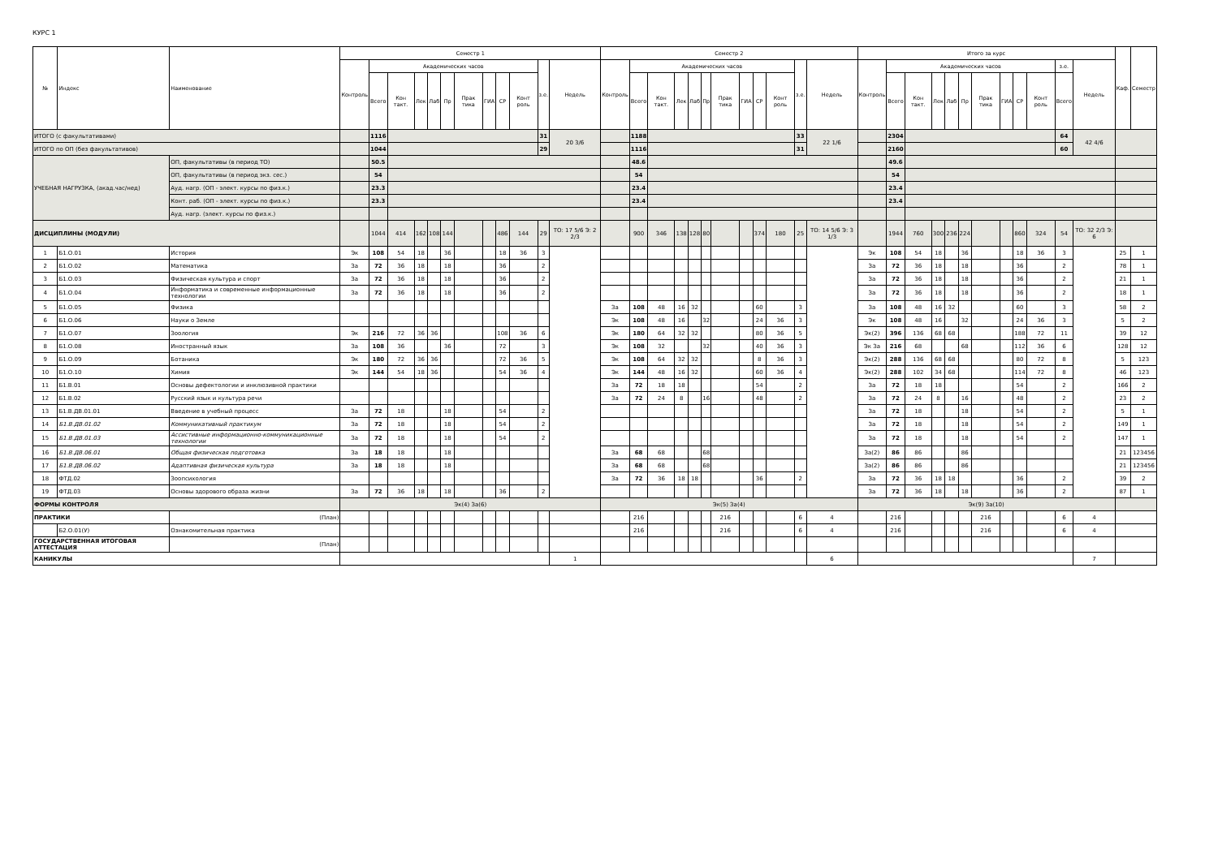КУРС 1
| № | Индекс | Наименование | Семестр 1 | | | | | | | | | | | | Семестр 2 | | | | | | | | | | | | Итого за курс | | | | | | | | | | | | Каф. | Семестр |
| --- | --- | --- | --- | --- | --- | --- | --- | --- | --- | --- | --- | --- | --- | --- | --- | --- | --- | --- | --- | --- | --- | --- | --- | --- | --- | --- | --- | --- | --- | --- | --- | --- | --- | --- | --- | --- | --- | --- | --- | --- |
| | | | Контроль | Академических часов | | | | | | | | | з.е. | Недель | Контроль | Академических часов | | | | | | | | | з.е. | Недель | Контроль | Академических часов | | | | | | | | | з.е. | Недель | | |
| | | | | Всего | Кон такт. | Лек | Лаб | Пр | Прак тика | ГИА | СР | Конт роль | | | | Всего | Кон такт. | Лек | Лаб | Пр | Прак тика | ГИА | СР | Конт роль | | | | Всего | Кон такт. | Лек | Лаб | Пр | Прак тика | ГИА | СР | Конт роль | Всего | | | |
| ИТОГО (с факультативами) | | | | 1116 | | | | | | | | | 31 | 20 3/6 | | 1188 | | | | | | | | | 33 | 22 1/6 | | 2304 | | | | | | | | | 64 | 42 4/6 | | |
| ИТОГО по ОП (без факультативов) | | | | 1044 | | | | | | | | | 29 | | | 1116 | | | | | | | | | 31 | | | 2160 | | | | | | | | | 60 | | | |
| УЧЕБНАЯ НАГРУЗКА, (акад.час/нед) | | ОП, факультативы (в период ТО) | | 50.5 | | | | | | | | | | | | 48.6 | | | | | | | | | | | | 49.6 | | | | | | | | | | | | |
| | | ОП, факультативы (в период экз. сес.) | | 54 | | | | | | | | | | | | 54 | | | | | | | | | | | | 54 | | | | | | | | | | | | |
| | | Ауд. нагр. (ОП - элект. курсы по физ.к.) | | 23.3 | | | | | | | | | | | | 23.4 | | | | | | | | | | | | 23.4 | | | | | | | | | | | | |
| | | Конт. раб. (ОП - элект. курсы по физ.к.) | | 23.3 | | | | | | | | | | | | 23.4 | | | | | | | | | | | | 23.4 | | | | | | | | | | | | |
| | | Ауд. нагр. (элект. курсы по физ.к.) | | | | | | | | | | | | | | | | | | | | | | | | | | | | | | | | | | | | | | |
| ДИСЦИПЛИНЫ (МОДУЛИ) | | | | 1044 | 414 | 162 | 108 | 144 | | | 486 | 144 | 29 | ТО: 17 5/6 Э: 2 2/3 | | 900 | 346 | 138 | 128 | 80 | | | 374 | 180 | 25 | ТО: 14 5/6 Э: 3 1/3 | | 1944 | 760 | 300 | 236 | 224 | | | 860 | 324 | 54 | ТО: 32 2/3 Э: 6 | | |
| 1 | Б1.О.01 | История | Эк | 108 | 54 | 18 | | 36 | | | 18 | 36 | 3 | | | | | | | | | | | | | | Эк | 108 | 54 | 18 | | 36 | | | 18 | 36 | 3 | | 25 | 1 |
| 2 | Б1.О.02 | Математика | За | 72 | 36 | 18 | | 18 | | | 36 | | 2 | | | | | | | | | | | | | | За | 72 | 36 | 18 | | 18 | | | 36 | | 2 | | 78 | 1 |
| 3 | Б1.О.03 | Физическая культура и спорт | За | 72 | 36 | 18 | | 18 | | | 36 | | 2 | | | | | | | | | | | | | | За | 72 | 36 | 18 | | 18 | | | 36 | | 2 | | 21 | 1 |
| 4 | Б1.О.04 | Информатика и современные информационные технологии | За | 72 | 36 | 18 | | 18 | | | 36 | | 2 | | | | | | | | | | | | | | За | 72 | 36 | 18 | | 18 | | | 36 | | 2 | | 18 | 1 |
| 5 | Б1.О.05 | Физика | | | | | | | | | | | | | За | 108 | 48 | 16 | 32 | | | | 60 | | 3 | | За | 108 | 48 | 16 | 32 | | | | 60 | | 3 | | 58 | 2 |
| 6 | Б1.О.06 | Науки о Земле | | | | | | | | | | | | | Эк | 108 | 48 | 16 | | 32 | | | 24 | 36 | 3 | | Эк | 108 | 48 | 16 | | 32 | | | 24 | 36 | 3 | | 5 | 2 |
| 7 | Б1.О.07 | Зоология | Эк | 216 | 72 | 36 | 36 | | | | 108 | 36 | 6 | | Эк | 180 | 64 | 32 | 32 | | | | 80 | 36 | 5 | | Эк(2) | 396 | 136 | 68 | 68 | | | | 188 | 72 | 11 | | 39 | 12 |
| 8 | Б1.О.08 | Иностранный язык | За | 108 | 36 | | | 36 | | | 72 | | 3 | | Эк | 108 | 32 | | | 32 | | | 40 | 36 | 3 | | Эк За | 216 | 68 | | | 68 | | | 112 | 36 | 6 | | 128 | 12 |
| 9 | Б1.О.09 | Ботаника | Эк | 180 | 72 | 36 | 36 | | | | 72 | 36 | 5 | | Эк | 108 | 64 | 32 | 32 | | | | 8 | 36 | 3 | | Эк(2) | 288 | 136 | 68 | 68 | | | | 80 | 72 | 8 | | 5 | 123 |
| 10 | Б1.О.10 | Химия | Эк | 144 | 54 | 18 | 36 | | | | 54 | 36 | 4 | | Эк | 144 | 48 | 16 | 32 | | | | 60 | 36 | 4 | | Эк(2) | 288 | 102 | 34 | 68 | | | | 114 | 72 | 8 | | 46 | 123 |
| 11 | Б1.В.01 | Основы дефектологии и инклюзивной практики | | | | | | | | | | | | | За | 72 | 18 | 18 | | | | | 54 | | 2 | | За | 72 | 18 | 18 | | | | | 54 | | 2 | | 166 | 2 |
| 12 | Б1.В.02 | Русский язык и культура речи | | | | | | | | | | | | | За | 72 | 24 | 8 | | 16 | | | 48 | | 2 | | За | 72 | 24 | 8 | | 16 | | | 48 | | 2 | | 23 | 2 |
| 13 | Б1.В.ДВ.01.01 | Введение в учебный процесс | За | 72 | 18 | | | 18 | | | 54 | | 2 | | | | | | | | | | | | | | За | 72 | 18 | | | 18 | | | 54 | | 2 | | 5 | 1 |
| 14 | Б1.В.ДВ.01.02 | Коммуникативный практикум | За | 72 | 18 | | | 18 | | | 54 | | 2 | | | | | | | | | | | | | | За | 72 | 18 | | | 18 | | | 54 | | 2 | | 149 | 1 |
| 15 | Б1.В.ДВ.01.03 | Ассистивные информационно-коммуникационные технологии | За | 72 | 18 | | | 18 | | | 54 | | 2 | | | | | | | | | | | | | | За | 72 | 18 | | | 18 | | | 54 | | 2 | | 147 | 1 |
| 16 | Б1.В.ДВ.06.01 | Общая физическая подготовка | За | 18 | 18 | | | 18 | | | | | | | За | 68 | 68 | | | 68 | | | | | | | За(2) | 86 | 86 | | | 86 | | | | | | | 21 | 123456 |
| 17 | Б1.В.ДВ.06.02 | Адаптивная физическая культура | За | 18 | 18 | | | 18 | | | | | | | За | 68 | 68 | | | 68 | | | | | | | За(2) | 86 | 86 | | | 86 | | | | | | | 21 | 123456 |
| 18 | ФТД.02 | Зоопсихология | | | | | | | | | | | | | За | 72 | 36 | 18 | 18 | | | | 36 | | 2 | | За | 72 | 36 | 18 | 18 | | | | 36 | | 2 | | 39 | 2 |
| 19 | ФТД.03 | Основы здорового образа жизни | За | 72 | 36 | 18 | | 18 | | | 36 | | 2 | | | | | | | | | | | | | | За | 72 | 36 | 18 | | 18 | | | 36 | | 2 | | 87 | 1 |
| ФОРМЫ КОНТРОЛЯ | | | Эк(4) За(6) | | | | | | | | | | | | Эк(5) За(4) | | | | | | | | | | | | Эк(9) За(10) | | | | | | | | | | | | | |
| ПРАКТИКИ | | (План) | | | | | | | | | | | | | | 216 | | | | | 216 | | | | 6 | 4 | | 216 | | | | | 216 | | | | 6 | 4 | | |
| | Б2.О.01(У) | Ознакомительная практика | | | | | | | | | | | | | | 216 | | | | | 216 | | | | 6 | 4 | | 216 | | | | | 216 | | | | 6 | 4 | | |
| ГОСУДАРСТВЕННАЯ ИТОГОВАЯ АТТЕСТАЦИЯ | | (План) | | | | | | | | | | | | | | | | | | | | | | | | | | | | | | | | | | | | | | |
| КАНИКУЛЫ | | | | | | | | | | | | | | 1 | | | | | | | | | | | | 6 | | | | | | | | | | | | 7 | | |